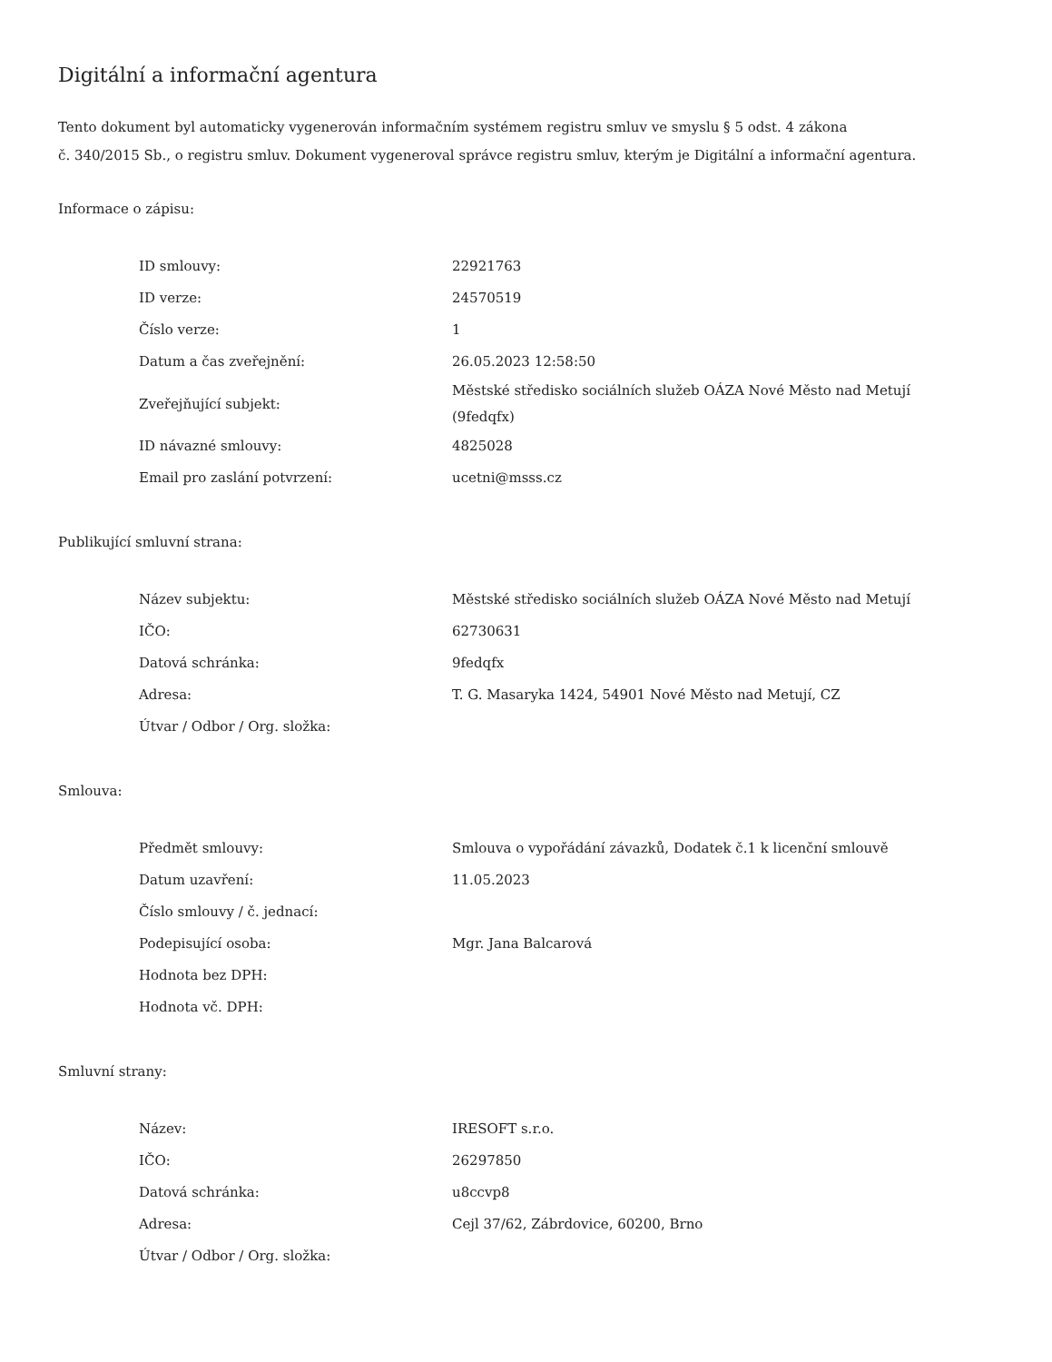Digitální a informační agentura
Tento dokument byl automaticky vygenerován informačním systémem registru smluv ve smyslu § 5 odst. 4 zákona
č. 340/2015 Sb., o registru smluv. Dokument vygeneroval správce registru smluv, kterým je Digitální a informační agentura.
Informace o zápisu:
| ID smlouvy: | 22921763 |
| ID verze: | 24570519 |
| Číslo verze: | 1 |
| Datum a čas zveřejnění: | 26.05.2023 12:58:50 |
| Zveřejňující subjekt: | Městské středisko sociálních služeb OÁZA Nové Město nad Metují (9fedqfx) |
| ID návazné smlouvy: | 4825028 |
| Email pro zaslání potvrzení: | ucetni@msss.cz |
Publikující smluvní strana:
| Název subjektu: | Městské středisko sociálních služeb OÁZA Nové Město nad Metují |
| IČO: | 62730631 |
| Datová schránka: | 9fedqfx |
| Adresa: | T. G. Masaryka 1424, 54901 Nové Město nad Metují, CZ |
| Útvar / Odbor / Org. složka: | |
Smlouva:
| Předmět smlouvy: | Smlouva o vypořádání závazků, Dodatek č.1 k licenční smlouvě |
| Datum uzavření: | 11.05.2023 |
| Číslo smlouvy / č. jednací: | |
| Podepisující osoba: | Mgr. Jana Balcarová |
| Hodnota bez DPH: | |
| Hodnota vč. DPH: | |
Smluvní strany:
| Název: | IRESOFT s.r.o. |
| IČO: | 26297850 |
| Datová schránka: | u8ccvp8 |
| Adresa: | Cejl 37/62, Zábrdovice, 60200, Brno |
| Útvar / Odbor / Org. složka: | |